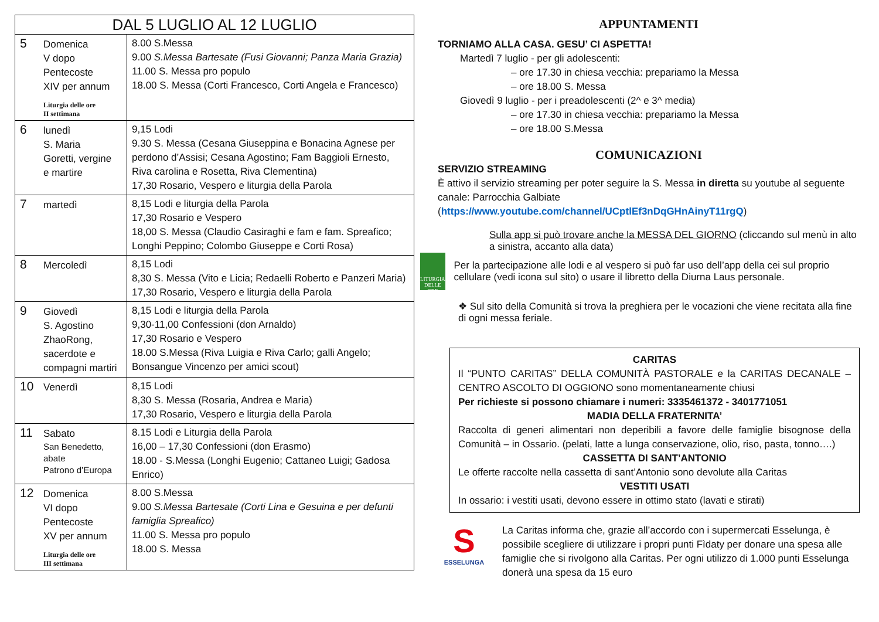| DAL 5 LUGLIO AL 12 LUGLIO | |
| --- | --- |
| 5 Domenica V dopo Pentecoste XIV per annum Liturgia delle ore II settimana | 8.00 S.Messa 9.00 S.Messa Bartesate (Fusi Giovanni; Panza Maria Grazia) 11.00 S. Messa pro populo 18.00 S. Messa (Corti Francesco, Corti Angela e Francesco) |
| 6 lunedì S. Maria Goretti, vergine e martire | 9,15 Lodi 9.30 S. Messa (Cesana Giuseppina e Bonacina Agnese per perdono d’Assisi; Cesana Agostino; Fam Baggioli Ernesto, Riva carolina e Rosetta, Riva Clementina) 17,30 Rosario, Vespero e liturgia della Parola |
| 7 martedì | 8,15 Lodi e liturgia della Parola 17,30 Rosario e Vespero 18,00 S. Messa (Claudio Casiraghi e fam e fam. Spreafico; Longhi Peppino; Colombo Giuseppe e Corti Rosa) |
| 8 Mercoledì | 8,15 Lodi 8,30 S. Messa (Vito e Licia; Redaelli Roberto e Panzeri Maria) 17,30 Rosario, Vespero e liturgia della Parola |
| 9 Giovedì S. Agostino ZhaoRong, sacerdote e compagni martiri | 8,15 Lodi e liturgia della Parola 9,30-11,00 Confessioni (don Arnaldo) 17,30 Rosario e Vespero 18.00 S.Messa (Riva Luigia e Riva Carlo; galli Angelo; Bonsangue Vincenzo per amici scout) |
| 10 Venerdì | 8,15 Lodi 8,30 S. Messa (Rosaria, Andrea e Maria) 17,30 Rosario, Vespero e liturgia della Parola |
| 11 Sabato San Benedetto, abate Patrono d’Europa | 8.15 Lodi e Liturgia della Parola 16,00 – 17,30 Confessioni (don Erasmo) 18.00 - S.Messa (Longhi Eugenio; Cattaneo Luigi; Gadosa Enrico) |
| 12 Domenica VI dopo Pentecoste XV per annum Liturgia delle ore III settimana | 8.00 S.Messa 9.00 S.Messa Bartesate (Corti Lina e Gesuina e per defunti famiglia Spreafico) 11.00 S. Messa pro populo 18.00 S. Messa |
APPUNTAMENTI
TORNIAMO ALLA CASA. GESU’ CI ASPETTA!
Martedì 7 luglio - per gli adolescenti:
– ore 17.30 in chiesa vecchia: prepariamo la Messa
– ore 18.00 S. Messa
Giovedì 9 luglio - per i preadolescenti (2^ e 3^ media)
– ore 17.30 in chiesa vecchia: prepariamo la Messa
– ore 18.00 S.Messa
COMUNICAZIONI
SERVIZIO STREAMING
È attivo il servizio streaming per poter seguire la S. Messa in diretta su youtube al seguente canale: Parrocchia Galbiate (https://www.youtube.com/channel/UCptlEf3nDqGHnAinyT11rgQ)
Sulla app si può trovare anche la MESSA DEL GIORNO (cliccando sul menù in alto a sinistra, accanto alla data)
LITURGIA
DELLE ORE
Per la partecipazione alle lodi e al vespero si può far uso dell’app della cei sul proprio cellulare (vedi icona sul sito) o usare il libretto della Diurna Laus personale.
❖ Sul sito della Comunità si trova la preghiera per le vocazioni che viene recitata alla fine di ogni messa feriale.
CARITAS
Il “PUNTO CARITAS” DELLA COMUNITÀ PASTORALE e la CARITAS DECANALE – CENTRO ASCOLTO DI OGGIONO sono momentaneamente chiusi
Per richieste si possono chiamare i numeri: 3335461372 - 3401771051
MADIA DELLA FRATERNITA’
Raccolta di generi alimentari non deperibili a favore delle famiglie bisognose della Comunità – in Ossario. (pelati, latte a lunga conservazione, olio, riso, pasta, tonno….)
CASSETTA DI SANT’ANTONIO
Le offerte raccolte nella cassetta di sant’Antonio sono devolute alla Caritas
VESTITI USATI
In ossario: i vestiti usati, devono essere in ottimo stato (lavati e stirati)
S
ESSELUNGA
La Caritas informa che, grazie all’accordo con i supermercati Esselunga, è possibile scegliere di utilizzare i propri punti Fìdaty per donare una spesa alle famiglie che si rivolgono alla Caritas. Per ogni utilizzo di 1.000 punti Esselunga donerà una spesa da 15 euro